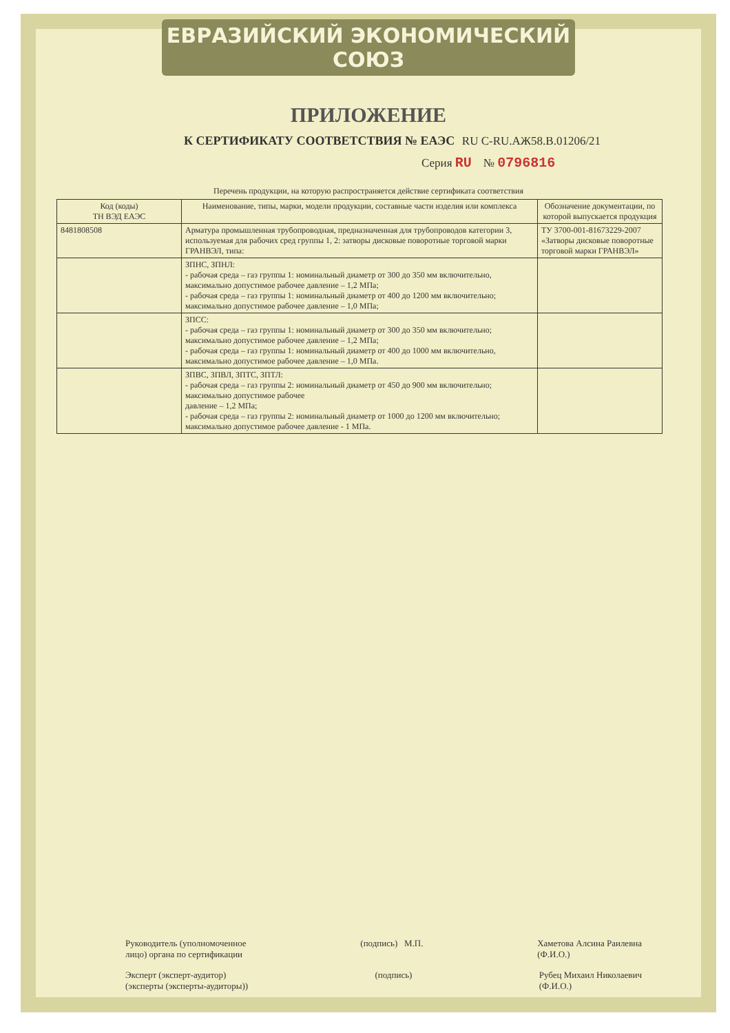ЕВРАЗИЙСКИЙ ЭКОНОМИЧЕСКИЙ СОЮЗ
ПРИЛОЖЕНИЕ
К СЕРТИФИКАТУ СООТВЕТСТВИЯ № ЕАЭС RU C-RU.АЖ58.В.01206/21
Серия RU № 0796816
Перечень продукции, на которую распространяется действие сертификата соответствия
| Код (коды) ТН ВЭД ЕАЭС | Наименование, типы, марки, модели продукции, составные части изделия или комплекса | Обозначение документации, по которой выпускается продукция |
| --- | --- | --- |
| 8481808508 | Арматура промышленная трубопроводная, предназначенная для трубопроводов категории 3, используемая для рабочих сред группы 1, 2: затворы дисковые поворотные торговой марки ГРАНВЭЛ, типа: | ТУ 3700-001-81673229-2007 «Затворы дисковые поворотные торговой марки ГРАНВЭЛ» |
| | ЗПНС, ЗПНЛ: - рабочая среда – газ группы 1: номинальный диаметр от 300 до 350 мм включительно, максимально допустимое рабочее давление – 1,2 МПа; - рабочая среда – газ группы 1: номинальный диаметр от 400 до 1200 мм включительно; максимально допустимое рабочее давление – 1,0 МПа; | |
| | ЗПСС: - рабочая среда – газ группы 1: номинальный диаметр от 300 до 350 мм включительно; максимально допустимое рабочее давление – 1,2 МПа; - рабочая среда – газ группы 1: номинальный диаметр от 400 до 1000 мм включительно, максимально допустимое рабочее давление – 1,0 МПа. | |
| | ЗПВС, ЗПВЛ, ЗПТС, ЗПТЛ: - рабочая среда – газ группы 2: номинальный диаметр от 450 до 900 мм включительно; максимально допустимое рабочее давление – 1,2 МПа; - рабочая среда – газ группы 2: номинальный диаметр от 1000 до 1200 мм включительно; максимально допустимое рабочее давление - 1 МПа. | |
Руководитель (уполномоченное
лицо) органа по сертификации
(подпись) М.П. Хаметова Алсина Раилевна
(Ф.И.О.)
Эксперт (эксперт-аудитор)
(эксперты (эксперты-аудиторы))
(подпись) Рубец Михаил Николаевич
(Ф.И.О.)